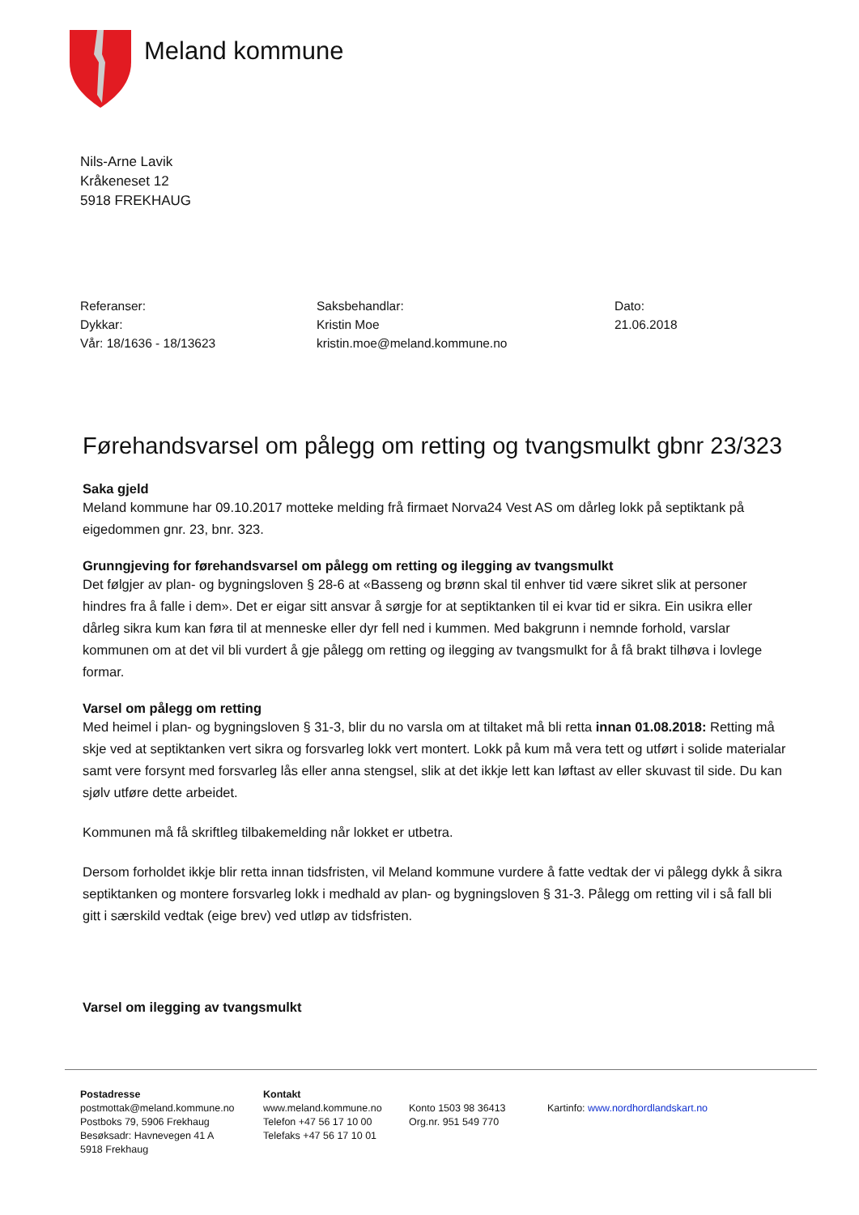Meland kommune
Nils-Arne Lavik
Kråkeneset 12
5918 FREKHAUG
Referanser:
Dykkar:
Vår: 18/1636 - 18/13623
Saksbehandlar:
Kristin Moe
kristin.moe@meland.kommune.no
Dato:
21.06.2018
Førehandsvarsel om pålegg om retting og tvangsmulkt gbnr 23/323
Saka gjeld
Meland kommune har 09.10.2017 motteke melding frå firmaet Norva24 Vest AS om dårleg lokk på septiktank på eigedommen gnr. 23, bnr. 323.
Grunngjeving for førehandsvarsel om pålegg om retting og ilegging av tvangsmulkt
Det følgjer av plan- og bygningsloven § 28-6 at «Basseng og brønn skal til enhver tid være sikret slik at personer hindres fra å falle i dem». Det er eigar sitt ansvar å sørgje for at septiktanken til ei kvar tid er sikra. Ein usikra eller dårleg sikra kum kan føra til at menneske eller dyr fell ned i kummen. Med bakgrunn i nemnde forhold, varslar kommunen om at det vil bli vurdert å gje pålegg om retting og ilegging av tvangsmulkt for å få brakt tilhøva i lovlege formar.
Varsel om pålegg om retting
Med heimel i plan- og bygningsloven § 31-3, blir du no varsla om at tiltaket må bli retta innan 01.08.2018: Retting må skje ved at septiktanken vert sikra og forsvarleg lokk vert montert. Lokk på kum må vera tett og utført i solide materialar samt vere forsynt med forsvarleg lås eller anna stengsel, slik at det ikkje lett kan løftast av eller skuvast til side. Du kan sjølv utføre dette arbeidet.
Kommunen må få skriftleg tilbakemelding når lokket er utbetra.
Dersom forholdet ikkje blir retta innan tidsfristen, vil Meland kommune vurdere å fatte vedtak der vi pålegg dykk å sikra septiktanken og montere forsvarleg lokk i medhald av plan- og bygningsloven § 31-3. Pålegg om retting vil i så fall bli gitt i særskild vedtak (eige brev) ved utløp av tidsfristen.
Varsel om ilegging av tvangsmulkt
Postadresse
postmottak@meland.kommune.no
Postboks 79, 5906 Frekhaug
Besøksadr: Havnevegen 41 A
5918 Frekhaug
Kontakt
www.meland.kommune.no
Telefon +47 56 17 10 00
Telefaks +47 56 17 10 01
Konto 1503 98 36413
Org.nr. 951 549 770
Kartinfo: www.nordhordlandskart.no